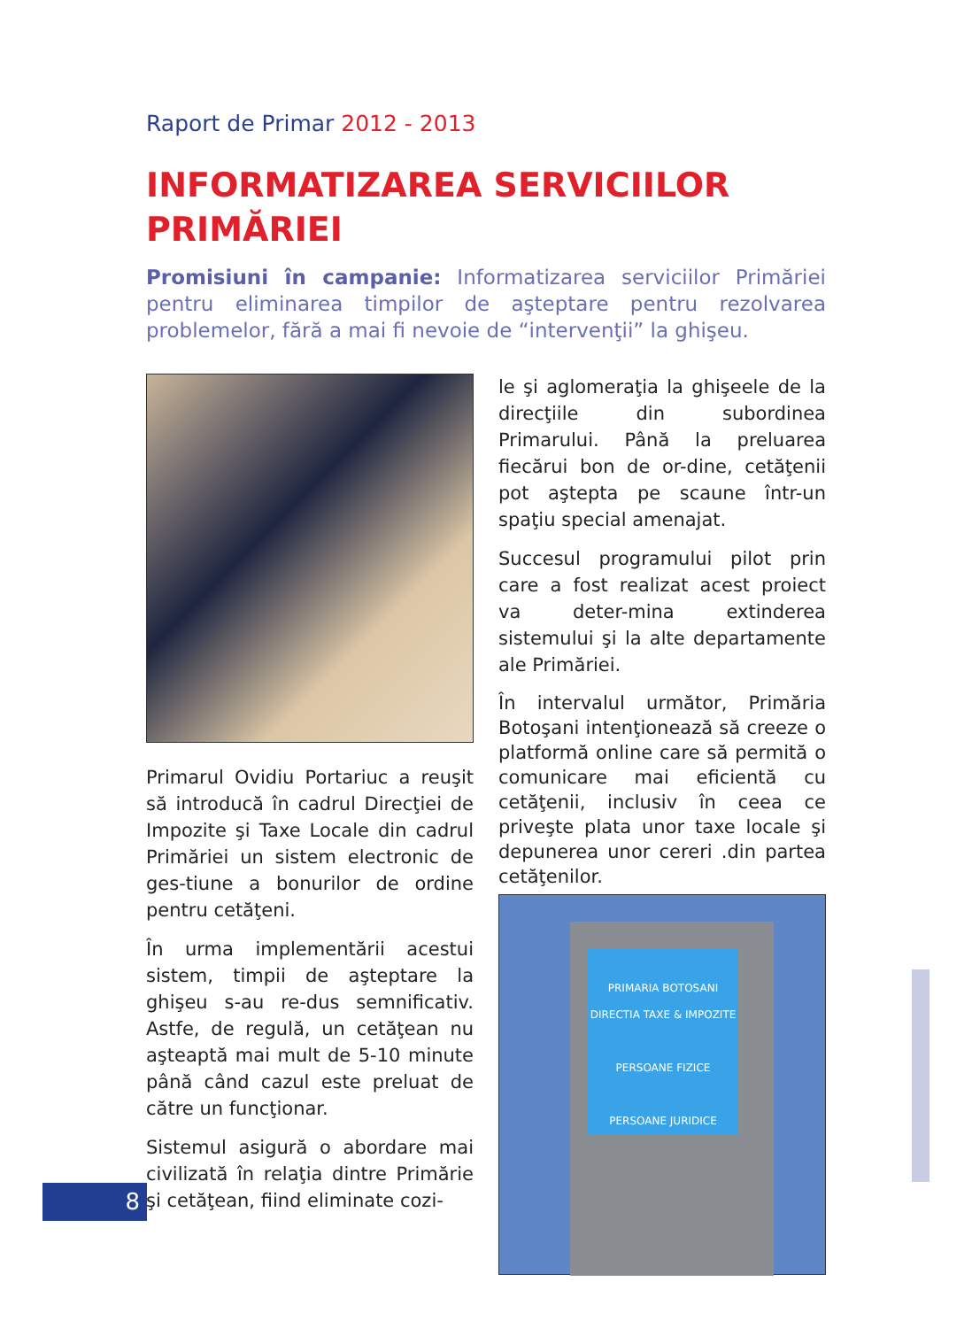Raport de Primar 2012 - 2013
INFORMATIZAREA SERVICIILOR PRIMĂRIEI
Promisiuni în campanie: Informatizarea serviciilor Primăriei pentru eliminarea timpilor de aşteptare pentru rezolvarea problemelor, fără a mai fi nevoie de “intervenţii” la ghişeu.
Primarul Ovidiu Portariuc a reuşit să introducă în cadrul Direcţiei de Impozite şi Taxe Locale din cadrul Primăriei un sistem electronic de ges-tiune a bonurilor de ordine pentru cetăţeni.
În urma implementării acestui sistem, timpii de aşteptare la ghişeu s-au re-dus semnificativ. Astfe, de regulă, un cetăţean nu aşteaptă mai mult de 5-10 minute până când cazul este preluat de către un funcţionar.
Sistemul asigură o abordare mai civilizată în relaţia dintre Primărie şi cetăţean, fiind eliminate cozi-
le şi aglomeraţia la ghişeele de la direcţiile din subordinea Primarului. Până la preluarea fiecărui bon de or-dine, cetăţenii pot aştepta pe scaune într-un spaţiu special amenajat.
Succesul programului pilot prin care a fost realizat acest proiect va deter-mina extinderea sistemului şi la alte departamente ale Primăriei.
În intervalul următor, Primăria Botoşani intenţionează să creeze o platformă online care să permită o comunicare mai eficientă cu cetăţenii, inclusiv în ceea ce priveşte plata unor taxe locale şi depunerea unor cereri .din partea cetăţenilor.
PRIMARIA BOTOSANI
DIRECTIA TAXE & IMPOZITE
PERSOANE FIZICE
PERSOANE JURIDICE
8